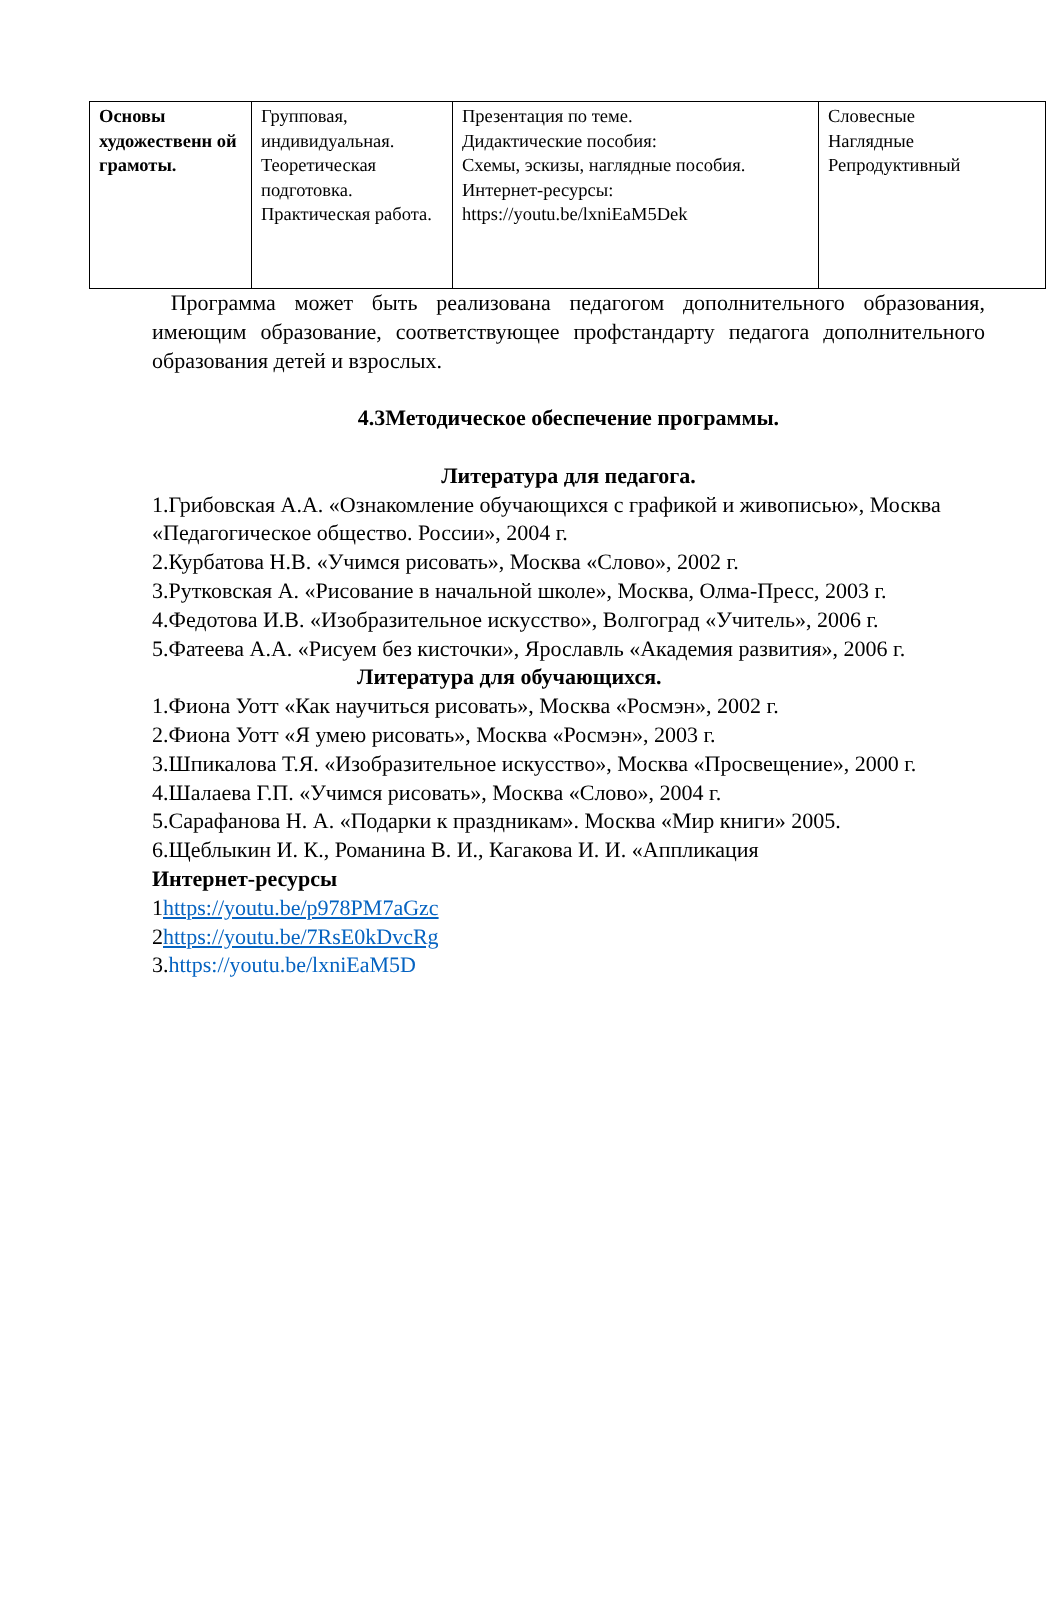| Основы художественн ой грамоты. | Групповая, индивидуальная. Теоретическая подготовка. Практическая работа. | Презентация по теме. Дидактические пособия: Схемы, эскизы, наглядные пособия. Интернет-ресурсы: https://youtu.be/lxniEaM5Dek | Словесные Наглядные Репродуктивный |
Программа может быть реализована педагогом дополнительного образования, имеющим образование, соответствующее профстандарту педагога дополнительного образования детей и взрослых.
4.3Методическое обеспечение программы.
Литература для педагога.
1.Грибовская А.А. «Ознакомление обучающихся с графикой и живописью», Москва «Педагогическое общество. России», 2004 г.
2.Курбатова Н.В. «Учимся рисовать», Москва «Слово», 2002 г.
3.Рутковская А. «Рисование в начальной школе», Москва, Олма-Пресс, 2003 г.
4.Федотова И.В. «Изобразительное искусство», Волгоград «Учитель», 2006 г.
5.Фатеева А.А. «Рисуем без кисточки», Ярославль «Академия развития», 2006 г. Литература для обучающихся.
1.Фиона Уотт «Как научиться рисовать», Москва «Росмэн», 2002 г.
2.Фиона Уотт «Я умею рисовать», Москва «Росмэн», 2003 г.
3.Шпикалова Т.Я. «Изобразительное искусство», Москва «Просвещение», 2000 г.
4.Шалаева Г.П. «Учимся рисовать», Москва «Слово», 2004 г.
5.Сарафанова Н. А. «Подарки к праздникам». Москва «Мир книги» 2005.
6.Щеблыкин И. К., Романина В. И., Кагакова И. И. «Аппликация
Интернет-ресурсы
1https://youtu.be/p978PM7aGzc
2https://youtu.be/7RsE0kDvcRg
3.https://youtu.be/lxniEaM5D